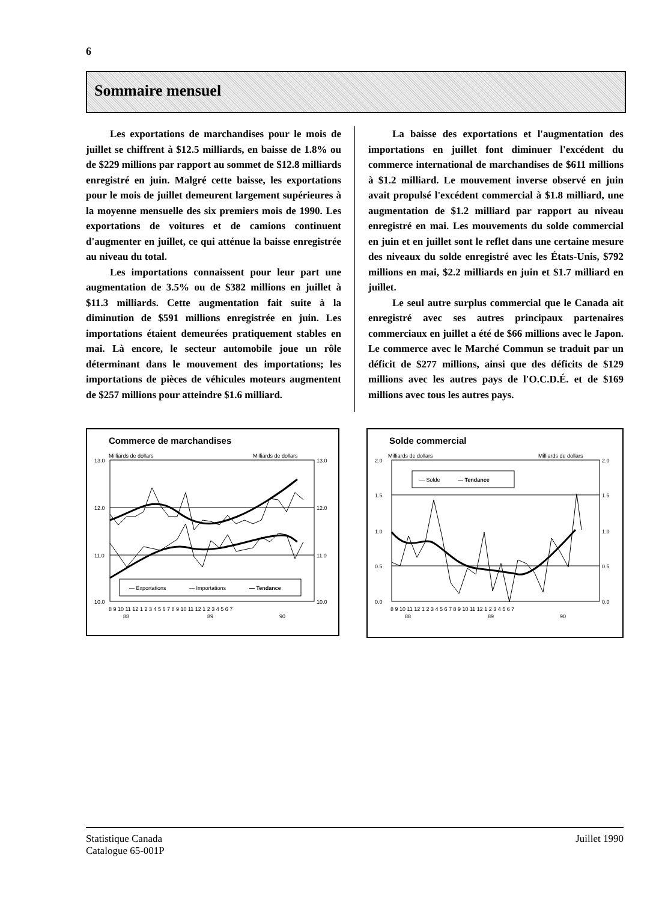6
Sommaire mensuel
Les exportations de marchandises pour le mois de juillet se chiffrent à $12.5 milliards, en baisse de 1.8% ou de $229 millions par rapport au sommet de $12.8 milliards enregistré en juin. Malgré cette baisse, les exportations pour le mois de juillet demeurent largement supérieures à la moyenne mensuelle des six premiers mois de 1990. Les exportations de voitures et de camions continuent d'augmenter en juillet, ce qui atténue la baisse enregistrée au niveau du total.
Les importations connaissent pour leur part une augmentation de 3.5% ou de $382 millions en juillet à $11.3 milliards. Cette augmentation fait suite à la diminution de $591 millions enregistrée en juin. Les importations étaient demeurées pratiquement stables en mai. Là encore, le secteur automobile joue un rôle déterminant dans le mouvement des importations; les importations de pièces de véhicules moteurs augmentent de $257 millions pour atteindre $1.6 milliard.
La baisse des exportations et l'augmentation des importations en juillet font diminuer l'excédent du commerce international de marchandises de $611 millions à $1.2 milliard. Le mouvement inverse observé en juin avait propulsé l'excédent commercial à $1.8 milliard, une augmentation de $1.2 milliard par rapport au niveau enregistré en mai. Les mouvements du solde commercial en juin et en juillet sont le reflet dans une certaine mesure des niveaux du solde enregistré avec les États-Unis, $792 millions en mai, $2.2 milliards en juin et $1.7 milliard en juillet.
Le seul autre surplus commercial que le Canada ait enregistré avec ses autres principaux partenaires commerciaux en juillet a été de $66 millions avec le Japon. Le commerce avec le Marché Commun se traduit par un déficit de $277 millions, ainsi que des déficits de $129 millions avec les autres pays de l'O.C.D.É. et de $169 millions avec tous les autres pays.
Commerce de marchandises
Milliards de dollars
Milliards de dollars
13.0
13.0
12.0
12.0
11.0
11.0
10.0
10.0
— Exportations
— Importations
— Tendance
8 9 10 11 12 1 2 3 4 5 6 7 8 9 10 11 12 1 2 3 4 5 6 7
88
89
90
Solde commercial
Milliards de dollars
Milliards de dollars
2.0
2.0
1.5
1.5
1.0
1.0
0.5
0.5
0.0
0.0
— Solde
— Tendance
8 9 10 11 12 1 2 3 4 5 6 7 8 9 10 11 12 1 2 3 4 5 6 7
88
89
90
Statistique Canada
Catalogue 65-001P
Juillet 1990